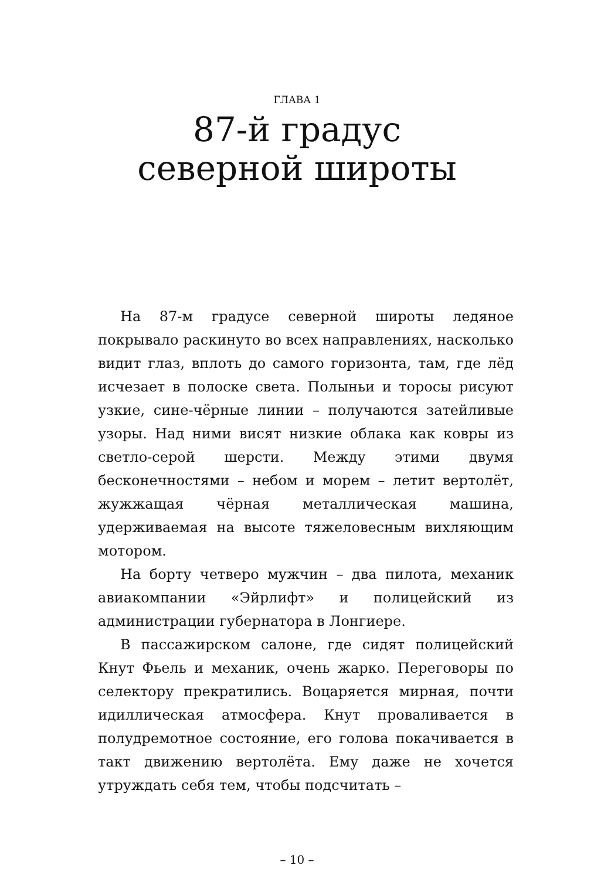ГЛАВА 1
87-й градус
северной широты
На 87-м градусе северной широты ледяное покрывало раскинуто во всех направлениях, насколько видит глаз, вплоть до самого горизонта, там, где лёд исчезает в полоске света. Полыньи и торосы рисуют узкие, сине-чёрные линии – получаются затейливые узоры. Над ними висят низкие облака как ковры из светло-серой шерсти. Между этими двумя бесконечностями – небом и морем – летит вертолёт, жужжащая чёрная металлическая машина, удерживаемая на высоте тяжеловесным вихляющим мотором.
На борту четверо мужчин – два пилота, механик авиакомпании «Эйрлифт» и полицейский из администрации губернатора в Лонгиере.
В пассажирском салоне, где сидят полицейский Кнут Фьель и механик, очень жарко. Переговоры по селектору прекратились. Воцаряется мирная, почти идиллическая атмосфера. Кнут проваливается в полудремотное состояние, его голова покачивается в такт движению вертолёта. Ему даже не хочется утруждать себя тем, чтобы подсчитать –
– 10 –